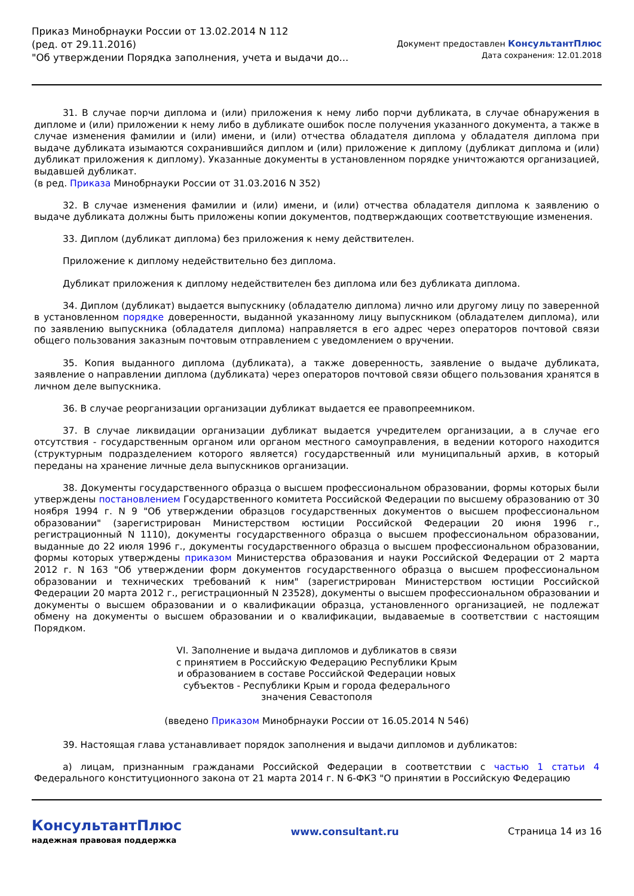Приказ Минобрнауки России от 13.02.2014 N 112
(ред. от 29.11.2016)
"Об утверждении Порядка заполнения, учета и выдачи до...
Документ предоставлен КонсультантПлюс
Дата сохранения: 12.01.2018
31. В случае порчи диплома и (или) приложения к нему либо порчи дубликата, в случае обнаружения в дипломе и (или) приложении к нему либо в дубликате ошибок после получения указанного документа, а также в случае изменения фамилии и (или) имени, и (или) отчества обладателя диплома у обладателя диплома при выдаче дубликата изымаются сохранившийся диплом и (или) приложение к диплому (дубликат диплома и (или) дубликат приложения к диплому). Указанные документы в установленном порядке уничтожаются организацией, выдавшей дубликат.
(в ред. Приказа Минобрнауки России от 31.03.2016 N 352)
32. В случае изменения фамилии и (или) имени, и (или) отчества обладателя диплома к заявлению о выдаче дубликата должны быть приложены копии документов, подтверждающих соответствующие изменения.
33. Диплом (дубликат диплома) без приложения к нему действителен.
Приложение к диплому недействительно без диплома.
Дубликат приложения к диплому недействителен без диплома или без дубликата диплома.
34. Диплом (дубликат) выдается выпускнику (обладателю диплома) лично или другому лицу по заверенной в установленном порядке доверенности, выданной указанному лицу выпускником (обладателем диплома), или по заявлению выпускника (обладателя диплома) направляется в его адрес через операторов почтовой связи общего пользования заказным почтовым отправлением с уведомлением о вручении.
35. Копия выданного диплома (дубликата), а также доверенность, заявление о выдаче дубликата, заявление о направлении диплома (дубликата) через операторов почтовой связи общего пользования хранятся в личном деле выпускника.
36. В случае реорганизации организации дубликат выдается ее правопреемником.
37. В случае ликвидации организации дубликат выдается учредителем организации, а в случае его отсутствия - государственным органом или органом местного самоуправления, в ведении которого находится (структурным подразделением которого является) государственный или муниципальный архив, в который переданы на хранение личные дела выпускников организации.
38. Документы государственного образца о высшем профессиональном образовании, формы которых были утверждены постановлением Государственного комитета Российской Федерации по высшему образованию от 30 ноября 1994 г. N 9 "Об утверждении образцов государственных документов о высшем профессиональном образовании" (зарегистрирован Министерством юстиции Российской Федерации 20 июня 1996 г., регистрационный N 1110), документы государственного образца о высшем профессиональном образовании, выданные до 22 июля 1996 г., документы государственного образца о высшем профессиональном образовании, формы которых утверждены приказом Министерства образования и науки Российской Федерации от 2 марта 2012 г. N 163 "Об утверждении форм документов государственного образца о высшем профессиональном образовании и технических требований к ним" (зарегистрирован Министерством юстиции Российской Федерации 20 марта 2012 г., регистрационный N 23528), документы о высшем профессиональном образовании и документы о высшем образовании и о квалификации образца, установленного организацией, не подлежат обмену на документы о высшем образовании и о квалификации, выдаваемые в соответствии с настоящим Порядком.
VI. Заполнение и выдача дипломов и дубликатов в связи
с принятием в Российскую Федерацию Республики Крым
и образованием в составе Российской Федерации новых
субъектов - Республики Крым и города федерального
значения Севастополя
(введено Приказом Минобрнауки России от 16.05.2014 N 546)
39. Настоящая глава устанавливает порядок заполнения и выдачи дипломов и дубликатов:
а) лицам, признанным гражданами Российской Федерации в соответствии с частью 1 статьи 4 Федерального конституционного закона от 21 марта 2014 г. N 6-ФКЗ "О принятии в Российскую Федерацию
КонсультантПлюс
надежная правовая поддержка
www.consultant.ru Страница 14 из 16